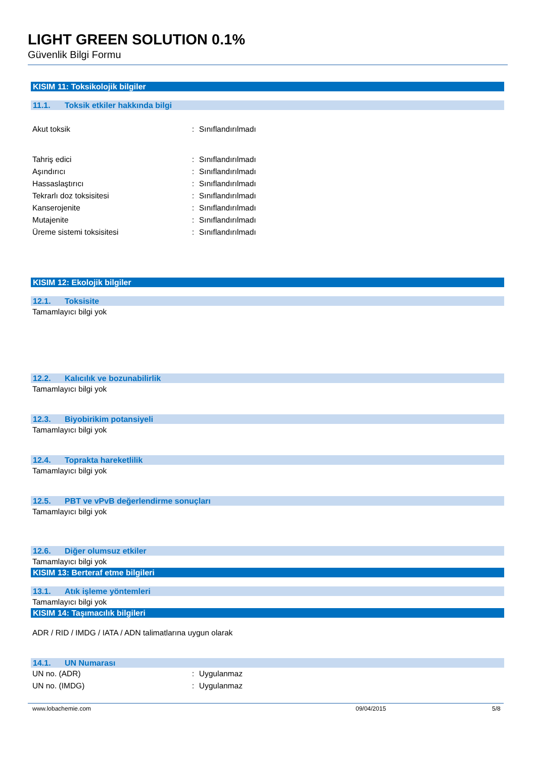LIGHT GREEN SOLUTION 0.1%
Güvenlik Bilgi Formu
KISIM 11: Toksikolojik bilgiler
11.1. Toksik etkiler hakkında bilgi
Akut toksik : Sınıflandırılmadı
Tahriş edici : Sınıflandırılmadı
Aşındırıcı : Sınıflandırılmadı
Hassaslaştırıcı : Sınıflandırılmadı
Tekrarlı doz toksisitesi : Sınıflandırılmadı
Kanserojenite : Sınıflandırılmadı
Mutajenite : Sınıflandırılmadı
Üreme sistemi toksisitesi : Sınıflandırılmadı
KISIM 12: Ekolojik bilgiler
12.1. Toksisite
Tamamlayıcı bilgi yok
12.2. Kalıcılık ve bozunabilirlik
Tamamlayıcı bilgi yok
12.3. Biyobirikim potansiyeli
Tamamlayıcı bilgi yok
12.4. Toprakta hareketlilik
Tamamlayıcı bilgi yok
12.5. PBT ve vPvB değerlendirme sonuçları
Tamamlayıcı bilgi yok
12.6. Diğer olumsuz etkiler
Tamamlayıcı bilgi yok
KISIM 13: Berteraf etme bilgileri
13.1. Atık işleme yöntemleri
Tamamlayıcı bilgi yok
KISIM 14: Taşımacılık bilgileri
ADR / RID / IMDG / IATA / ADN talimatlarına uygun olarak
14.1. UN Numarası
UN no. (ADR) : Uygulanmaz
UN no. (IMDG) : Uygulanmaz
www.lobachemie.com 09/04/2015 5/8